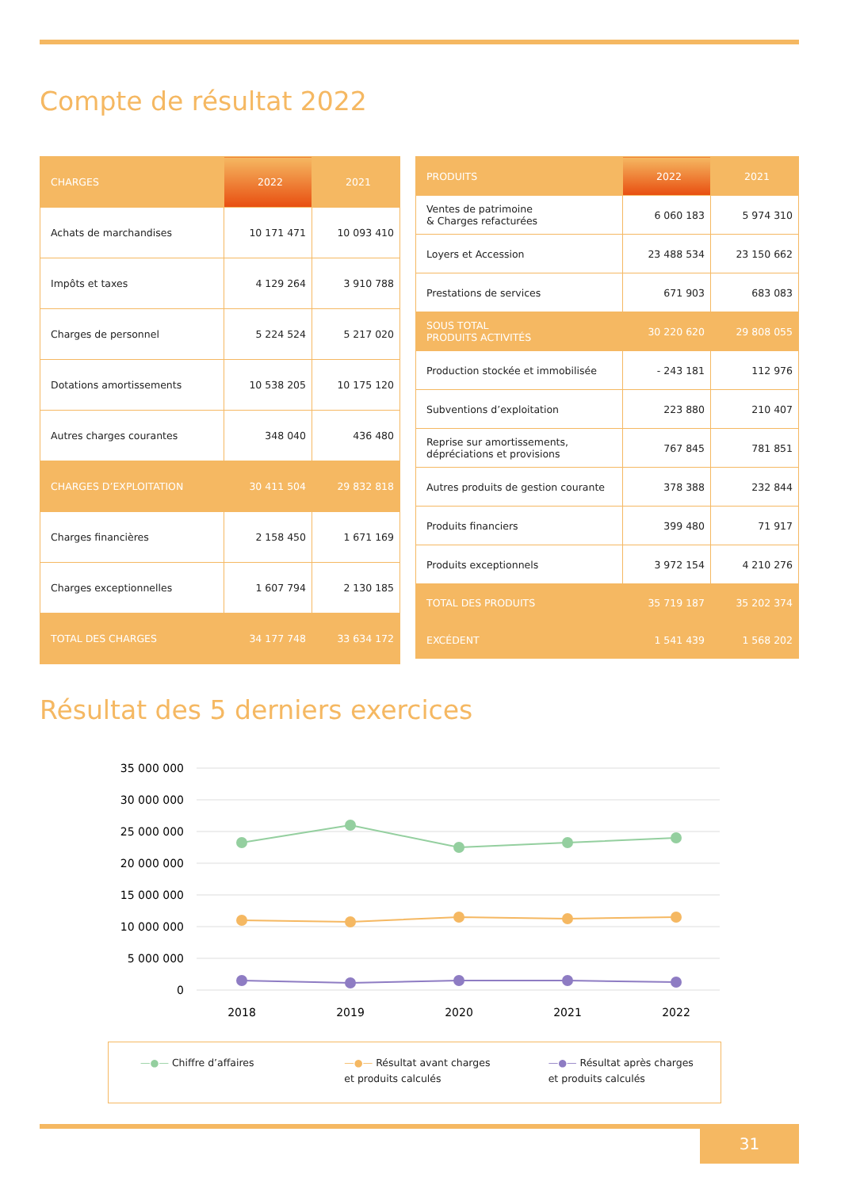Compte de résultat 2022
| CHARGES | 2022 | 2021 |
| --- | --- | --- |
| Achats de marchandises | 10 171 471 | 10 093 410 |
| Impôts et taxes | 4 129 264 | 3 910 788 |
| Charges de personnel | 5 224 524 | 5 217 020 |
| Dotations amortissements | 10 538 205 | 10 175 120 |
| Autres charges courantes | 348 040 | 436 480 |
| CHARGES D’EXPLOITATION | 30 411 504 | 29 832 818 |
| Charges financières | 2 158 450 | 1 671 169 |
| Charges exceptionnelles | 1 607 794 | 2 130 185 |
| TOTAL DES CHARGES | 34 177 748 | 33 634 172 |
| PRODUITS | 2022 | 2021 |
| --- | --- | --- |
| Ventes de patrimoine & Charges refacturées | 6 060 183 | 5 974 310 |
| Loyers et Accession | 23 488 534 | 23 150 662 |
| Prestations de services | 671 903 | 683 083 |
| SOUS TOTAL PRODUITS ACTIVITÉS | 30 220 620 | 29 808 055 |
| Production stockée et immobilisée | - 243 181 | 112 976 |
| Subventions d’exploitation | 223 880 | 210 407 |
| Reprise sur amortissements, dépréciations et provisions | 767 845 | 781 851 |
| Autres produits de gestion courante | 378 388 | 232 844 |
| Produits financiers | 399 480 | 71 917 |
| Produits exceptionnels | 3 972 154 | 4 210 276 |
| TOTAL DES PRODUITS | 35 719 187 | 35 202 374 |
| EXCÉDENT | 1 541 439 | 1 568 202 |
Résultat des 5 derniers exercices
35 000 000
30 000 000
25 000 000
20 000 000
15 000 000
10 000 000
5 000 000
0
2018
2019
2020
2021
2022
—●— Chiffre d’affaires —●— Résultat avant charges
et produits calculés
—●— Résultat après charges
et produits calculés
31